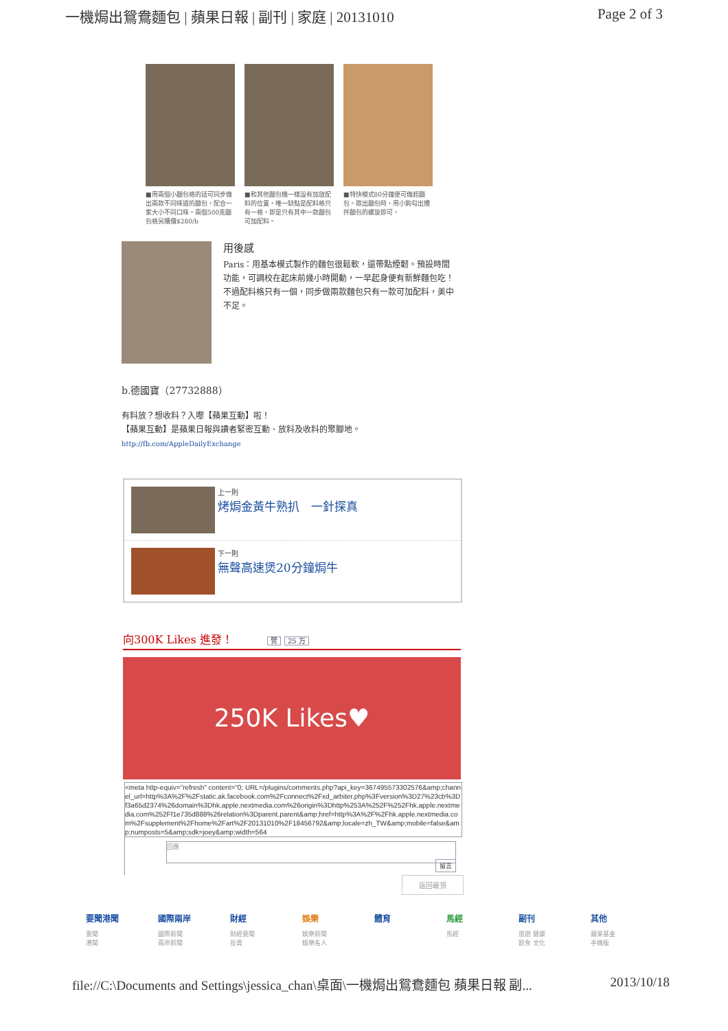一機焗出鴛鴦麵包 | 蘋果日報 | 副刊 | 家庭 | 20131010 Page 2 of 3
■用兩個小麵包格的話可同步做出兩款不同味道的麵包，配合一家大小不同口味。兩個500克麵包格另購價$280/b
■和其他麵包機一樣設有加放配料的位置，唯一缺點是配料格只有一格，即是只有其中一款麵包可加配料。
■特快模式80分鐘便可做起麵包。取出麵包時，用小鉤勾出攪拌麵包的螺旋即可。
用後感
Paris：用基本模式製作的麵包很鬆軟，還帶點煙韌。預設時間功能，可調校在起床前幾小時開動，一早起身便有新鮮麵包吃！不過配料格只有一個，同步做兩款麵包只有一款可加配料，美中不足。
b.德國寶（27732888）
有料放？想收料？入嚟【蘋果互動】啦！
【蘋果互動】是蘋果日報與讀者緊密互動、放料及收料的聚腳地。
http://fb.com/AppleDailyExchange
上一則
烤焗金黃牛熟扒　一針探真
下一則
無聲高速煲20分鐘焗牛
向300K Likes 進發！ 赞 25 万
250K Likes♥
<meta http-equiv="refresh" content="0; URL=/plugins/comments.php?api_key=367495573302576&amp;channel_url=http%3A%2F%2Fstatic.ak.facebook.com%2Fconnect%2Fxd_arbiter.php%3Fversion%3D27%23cb%3Df3a65d2374%26domain%3Dhk.apple.nextmedia.com%26origin%3Dhttp%253A%252F%252Fhk.apple.nextmedia.com%252Ff1e735d888%26relation%3Dparent.parent&amp;href=http%3A%2F%2Fhk.apple.nextmedia.com%2Fsupplement%2Fhome%2Fart%2F20131010%2F18456792&amp;locale=zh_TW&amp;mobile=false&amp;numposts=5&amp;sdk=joey&amp;width=564
回應
留言
返回最頂
要聞港聞
要聞
港聞
國際兩岸
國際新聞
兩岸新聞
財經
財經要聞
投資
娛樂
娛樂新聞
娛樂名人
體育 馬經
馬經
副刊
旅遊 健康
飲食 文化
其他
蘋果基金
手機版
file://C:\Documents and Settings\jessica_chan\桌面\一機焗出鴛鴦麵包 蘋果日報 副... 2013/10/18